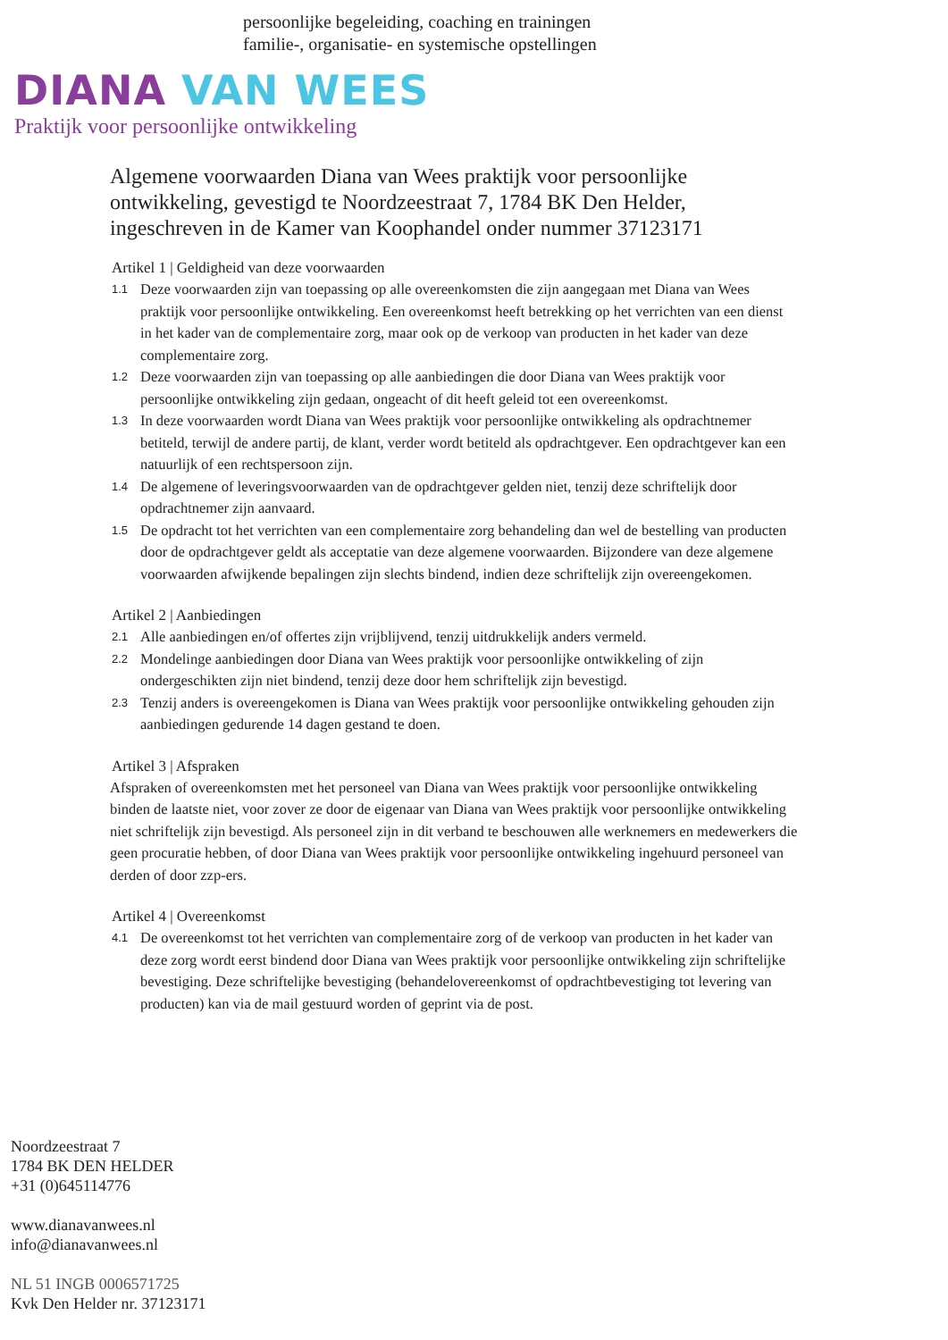persoonlijke begeleiding, coaching en trainingen
familie-, organisatie- en systemische opstellingen
DIANA VAN WEES
Praktijk voor persoonlijke ontwikkeling
Algemene voorwaarden Diana van Wees praktijk voor persoonlijke ontwikkeling, gevestigd te Noordzeestraat 7, 1784 BK Den Helder, ingeschreven in de Kamer van Koophandel onder nummer 37123171
Artikel 1 | Geldigheid van deze voorwaarden
1.1 Deze voorwaarden zijn van toepassing op alle overeenkomsten die zijn aangegaan met Diana van Wees praktijk voor persoonlijke ontwikkeling. Een overeenkomst heeft betrekking op het verrichten van een dienst in het kader van de complementaire zorg, maar ook op de verkoop van producten in het kader van deze complementaire zorg.
1.2 Deze voorwaarden zijn van toepassing op alle aanbiedingen die door Diana van Wees praktijk voor persoonlijke ontwikkeling zijn gedaan, ongeacht of dit heeft geleid tot een overeenkomst.
1.3 In deze voorwaarden wordt Diana van Wees praktijk voor persoonlijke ontwikkeling als opdrachtnemer betiteld, terwijl de andere partij, de klant, verder wordt betiteld als opdrachtgever. Een opdrachtgever kan een natuurlijk of een rechtspersoon zijn.
1.4 De algemene of leveringsvoorwaarden van de opdrachtgever gelden niet, tenzij deze schriftelijk door opdrachtnemer zijn aanvaard.
1.5 De opdracht tot het verrichten van een complementaire zorg behandeling dan wel de bestelling van producten door de opdrachtgever geldt als acceptatie van deze algemene voorwaarden. Bijzondere van deze algemene voorwaarden afwijkende bepalingen zijn slechts bindend, indien deze schriftelijk zijn overeengekomen.
Artikel 2 | Aanbiedingen
2.1 Alle aanbiedingen en/of offertes zijn vrijblijvend, tenzij uitdrukkelijk anders vermeld.
2.2 Mondelinge aanbiedingen door Diana van Wees praktijk voor persoonlijke ontwikkeling of zijn ondergeschikten zijn niet bindend, tenzij deze door hem schriftelijk zijn bevestigd.
2.3 Tenzij anders is overeengekomen is Diana van Wees praktijk voor persoonlijke ontwikkeling gehouden zijn aanbiedingen gedurende 14 dagen gestand te doen.
Artikel 3 | Afspraken
Afspraken of overeenkomsten met het personeel van Diana van Wees praktijk voor persoonlijke ontwikkeling binden de laatste niet, voor zover ze door de eigenaar van Diana van Wees praktijk voor persoonlijke ontwikkeling niet schriftelijk zijn bevestigd. Als personeel zijn in dit verband te beschouwen alle werknemers en medewerkers die geen procuratie hebben, of door Diana van Wees praktijk voor persoonlijke ontwikkeling ingehuurd personeel van derden of door zzp-ers.
Artikel 4 | Overeenkomst
4.1 De overeenkomst tot het verrichten van complementaire zorg of de verkoop van producten in het kader van deze zorg wordt eerst bindend door Diana van Wees praktijk voor persoonlijke ontwikkeling zijn schriftelijke bevestiging. Deze schriftelijke bevestiging (behandelovereenkomst of opdrachtbevestiging tot levering van producten) kan via de mail gestuurd worden of geprint via de post.
Noordzeestraat 7
1784 BK DEN HELDER
+31 (0)645114776
www.dianavanwees.nl
info@dianavanwees.nl
NL 51 INGB 0006571725
Kvk Den Helder nr. 37123171